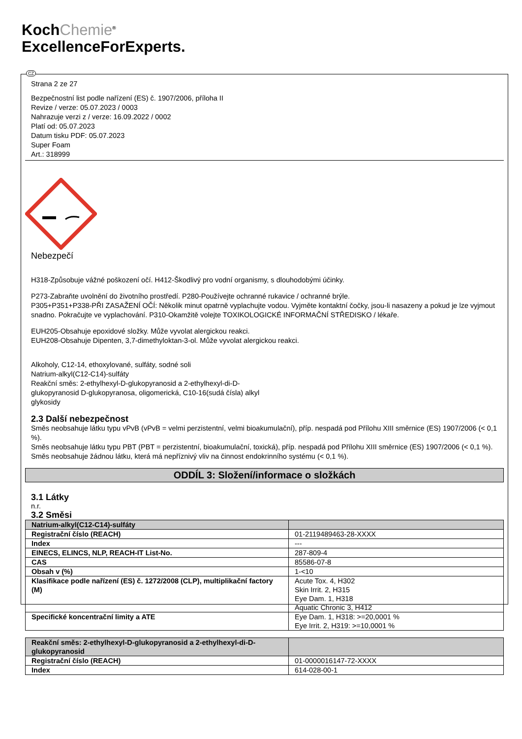KochChemie<sup>®</sup>
ExcellenceForExperts.
CZ
Strana 2 ze 27
Bezpečnostní list podle nařízení (ES) č. 1907/2006, příloha II
Revize / verze: 05.07.2023 / 0003
Nahrazuje verzi z / verze: 16.09.2022 / 0002
Platí od: 05.07.2023
Datum tisku PDF: 05.07.2023
Super Foam
Art.: 318999
Nebezpečí
H318-Způsobuje vážné poškození očí. H412-Škodlivý pro vodní organismy, s dlouhodobými účinky.
P273-Zabraňte uvolnění do životního prostředí. P280-Používejte ochranné rukavice / ochranné brýle.
P305+P351+P338-PŘI ZASAŽENÍ OČÍ: Několik minut opatrně vyplachujte vodou. Vyjměte kontaktní čočky, jsou-li nasazeny a pokud je lze vyjmout snadno. Pokračujte ve vyplachování. P310-Okamžitě volejte TOXIKOLOGICKÉ INFORMAČNÍ STŘEDISKO / lékaře.
EUH205-Obsahuje epoxidové složky. Může vyvolat alergickou reakci.
EUH208-Obsahuje Dipenten, 3,7-dimethyloktan-3-ol. Může vyvolat alergickou reakci.
Alkoholy, C12-14, ethoxylované, sulfáty, sodné soli
Natrium-alkyl(C12-C14)-sulfáty
Reakční směs: 2-ethylhexyl-D-glukopyranosid a 2-ethylhexyl-di-D-
glukopyranosid D-glukopyranosa, oligomerická, C10-16(sudá čísla) alkyl
glykosidy
2.3 Další nebezpečnost
Směs neobsahuje látku typu vPvB (vPvB = velmi perzistentní, velmi bioakumulační), příp. nespadá pod Přílohu XIII směrnice (ES) 1907/2006 (< 0,1 %).
Směs neobsahuje látku typu PBT (PBT = perzistentní, bioakumulační, toxická), příp. nespadá pod Přílohu XIII směrnice (ES) 1907/2006 (< 0,1 %).
Směs neobsahuje žádnou látku, která má nepříznivý vliv na činnost endokrinního systému (< 0,1 %).
ODDÍL 3: Složení/informace o složkách
3.1 Látky
n.r.
3.2 Směsi
| Natrium-alkyl(C12-C14)-sulfáty | |
| Registrační číslo (REACH) | 01-2119489463-28-XXXX |
| Index | --- |
| EINECS, ELINCS, NLP, REACH-IT List-No. | 287-809-4 |
| CAS | 85586-07-8 |
| Obsah v (%) | 1-<10 |
| Klasifikace podle nařízení (ES) č. 1272/2008 (CLP), multiplikační factory (M) | Acute Tox. 4, H302 Skin Irrit. 2, H315 Eye Dam. 1, H318 Aquatic Chronic 3, H412 |
| Specifické koncentrační limity a ATE | Eye Dam. 1, H318: >=20,0001 % Eye Irrit. 2, H319: >=10,0001 % |
| Reakční směs: 2-ethylhexyl-D-glukopyranosid a 2-ethylhexyl-di-D-glukopyranosid | |
| Registrační číslo (REACH) | 01-0000016147-72-XXXX |
| Index | 614-028-00-1 |